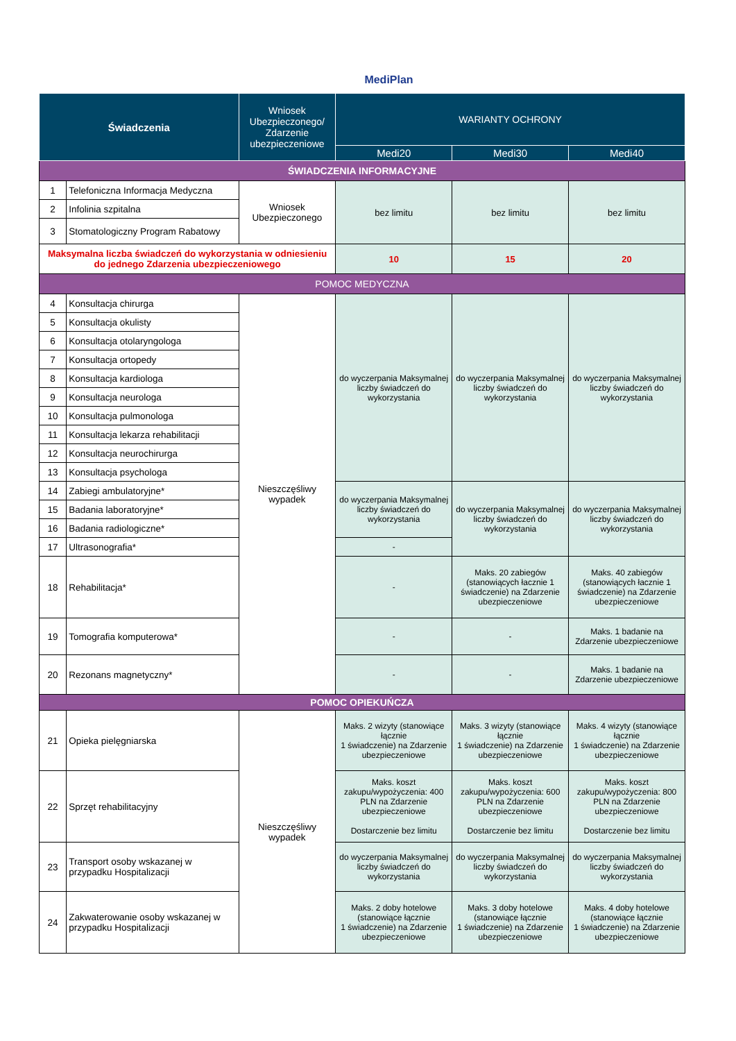MediPlan
| Świadczenia | | Wniosek Ubezpieczonego/ Zdarzenie ubezpieczeniowe | WARIANTY OCHRONY | | |
| --- | --- | --- | --- | --- | --- |
| | | | Medi20 | Medi30 | Medi40 |
| ŚWIADCZENIA INFORMACYJNE | | | | | |
| 1 | Telefoniczna Informacja Medyczna | Wniosek Ubezpieczonego | bez limitu | bez limitu | bez limitu |
| 2 | Infolinia szpitalna | | | | |
| 3 | Stomatologiczny Program Rabatowy | | | | |
| Maksymalna liczba świadczeń do wykorzystania w odniesieniu do jednego Zdarzenia ubezpieczeniowego | | | 10 | 15 | 20 |
| POMOC MEDYCZNA | | | | | |
| 4 | Konsultacja chirurga | Nieszczęśliwy wypadek | do wyczerpania Maksymalnej liczby świadczeń do wykorzystania | do wyczerpania Maksymalnej liczby świadczeń do wykorzystania | do wyczerpania Maksymalnej liczby świadczeń do wykorzystania |
| 5 | Konsultacja okulisty | | | | |
| 6 | Konsultacja otolaryngologa | | | | |
| 7 | Konsultacja ortopedy | | | | |
| 8 | Konsultacja kardiologa | | | | |
| 9 | Konsultacja neurologa | | | | |
| 10 | Konsultacja pulmonologa | | | | |
| 11 | Konsultacja lekarza rehabilitacji | | | | |
| 12 | Konsultacja neurochirurga | | | | |
| 13 | Konsultacja psychologa | | | | |
| 14 | Zabiegi ambulatoryjne* | | do wyczerpania Maksymalnej liczby świadczeń do wykorzystania | do wyczerpania Maksymalnej liczby świadczeń do wykorzystania | do wyczerpania Maksymalnej liczby świadczeń do wykorzystania |
| 15 | Badania laboratoryjne* | | | | |
| 16 | Badania radiologiczne* | | | | |
| 17 | Ultrasonografia* | | - | | |
| 18 | Rehabilitacja* | | - | Maks. 20 zabiegów (stanowiących łacznie 1 świadczenie) na Zdarzenie ubezpieczeniowe | Maks. 40 zabiegów (stanowiących łacznie 1 świadczenie) na Zdarzenie ubezpieczeniowe |
| 19 | Tomografia komputerowa* | | - | - | Maks. 1 badanie na Zdarzenie ubezpieczeniowe |
| 20 | Rezonans magnetyczny* | | - | - | Maks. 1 badanie na Zdarzenie ubezpieczeniowe |
| POMOC OPIEKUŃCZA | | | | | |
| 21 | Opieka pielęgniarska | Nieszczęśliwy wypadek | Maks. 2 wizyty (stanowiące łącznie 1 świadczenie) na Zdarzenie ubezpieczeniowe | Maks. 3 wizyty (stanowiące łącznie 1 świadczenie) na Zdarzenie ubezpieczeniowe | Maks. 4 wizyty (stanowiące łącznie 1 świadczenie) na Zdarzenie ubezpieczeniowe |
| 22 | Sprzęt rehabilitacyjny | | Maks. koszt zakupu/wypożyczenia: 400 PLN na Zdarzenie ubezpieczeniowe Dostarczenie bez limitu | Maks. koszt zakupu/wypożyczenia: 600 PLN na Zdarzenie ubezpieczeniowe Dostarczenie bez limitu | Maks. koszt zakupu/wypożyczenia: 800 PLN na Zdarzenie ubezpieczeniowe Dostarczenie bez limitu |
| 23 | Transport osoby wskazanej w przypadku Hospitalizacji | | do wyczerpania Maksymalnej liczby świadczeń do wykorzystania | do wyczerpania Maksymalnej liczby świadczeń do wykorzystania | do wyczerpania Maksymalnej liczby świadczeń do wykorzystania |
| 24 | Zakwaterowanie osoby wskazanej w przypadku Hospitalizacji | | Maks. 2 doby hotelowe (stanowiące łącznie 1 świadczenie) na Zdarzenie ubezpieczeniowe | Maks. 3 doby hotelowe (stanowiące łącznie 1 świadczenie) na Zdarzenie ubezpieczeniowe | Maks. 4 doby hotelowe (stanowiące łącznie 1 świadczenie) na Zdarzenie ubezpieczeniowe |